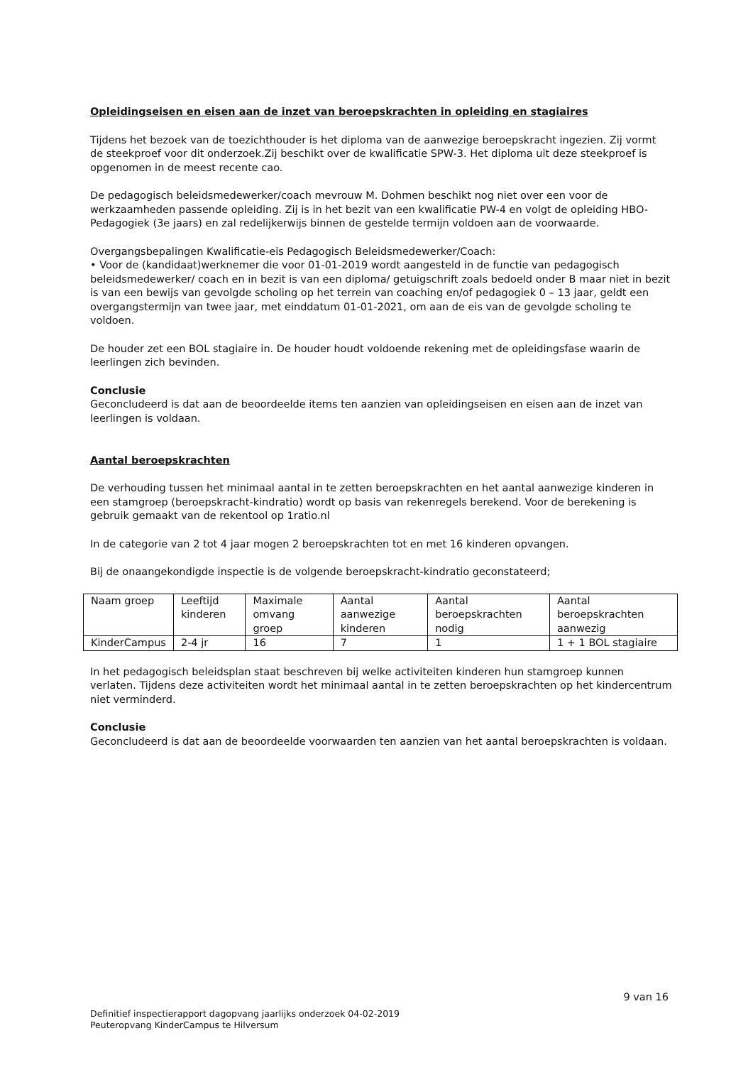Opleidingseisen en eisen aan de inzet van beroepskrachten in opleiding en stagiaires
Tijdens het bezoek van de toezichthouder is het diploma van de aanwezige beroepskracht ingezien. Zij vormt de steekproef voor dit onderzoek.Zij beschikt over de kwalificatie SPW-3. Het diploma uit deze steekproef is opgenomen in de meest recente cao.
De pedagogisch beleidsmedewerker/coach mevrouw M. Dohmen beschikt nog niet over een voor de werkzaamheden passende opleiding. Zij is in het bezit van een kwalificatie PW-4 en volgt de opleiding HBO-Pedagogiek (3e jaars) en zal redelijkerwijs binnen de gestelde termijn voldoen aan de voorwaarde.
Overgangsbepalingen Kwalificatie-eis Pedagogisch Beleidsmedewerker/Coach:
• Voor de (kandidaat)werknemer die voor 01-01-2019 wordt aangesteld in de functie van pedagogisch beleidsmedewerker/ coach en in bezit is van een diploma/ getuigschrift zoals bedoeld onder B maar niet in bezit is van een bewijs van gevolgde scholing op het terrein van coaching en/of pedagogiek 0 – 13 jaar, geldt een overgangstermijn van twee jaar, met einddatum 01-01-2021, om aan de eis van de gevolgde scholing te voldoen.
De houder zet een BOL stagiaire in. De houder houdt voldoende rekening met de opleidingsfase waarin de leerlingen zich bevinden.
Conclusie
Geconcludeerd is dat aan de beoordeelde items ten aanzien van opleidingseisen en eisen aan de inzet van leerlingen is voldaan.
Aantal beroepskrachten
De verhouding tussen het minimaal aantal in te zetten beroepskrachten en het aantal aanwezige kinderen in een stamgroep (beroepskracht-kindratio) wordt op basis van rekenregels berekend. Voor de berekening is gebruik gemaakt van de rekentool op 1ratio.nl
In de categorie van 2 tot 4 jaar mogen 2 beroepskrachten tot en met 16 kinderen opvangen.
Bij de onaangekondigde inspectie is de volgende beroepskracht-kindratio geconstateerd;
| Naam groep | Leeftijd kinderen | Maximale omvang groep | Aantal aanwezige kinderen | Aantal beroepskrachten nodig | Aantal beroepskrachten aanwezig |
| KinderCampus | 2-4 jr | 16 | 7 | 1 | 1 + 1 BOL stagiaire |
In het pedagogisch beleidsplan staat beschreven bij welke activiteiten kinderen hun stamgroep kunnen verlaten. Tijdens deze activiteiten wordt het minimaal aantal in te zetten beroepskrachten op het kindercentrum niet verminderd.
Conclusie
Geconcludeerd is dat aan de beoordeelde voorwaarden ten aanzien van het aantal beroepskrachten is voldaan.
9 van 16
Definitief inspectierapport dagopvang jaarlijks onderzoek 04-02-2019
Peuteropvang KinderCampus te Hilversum